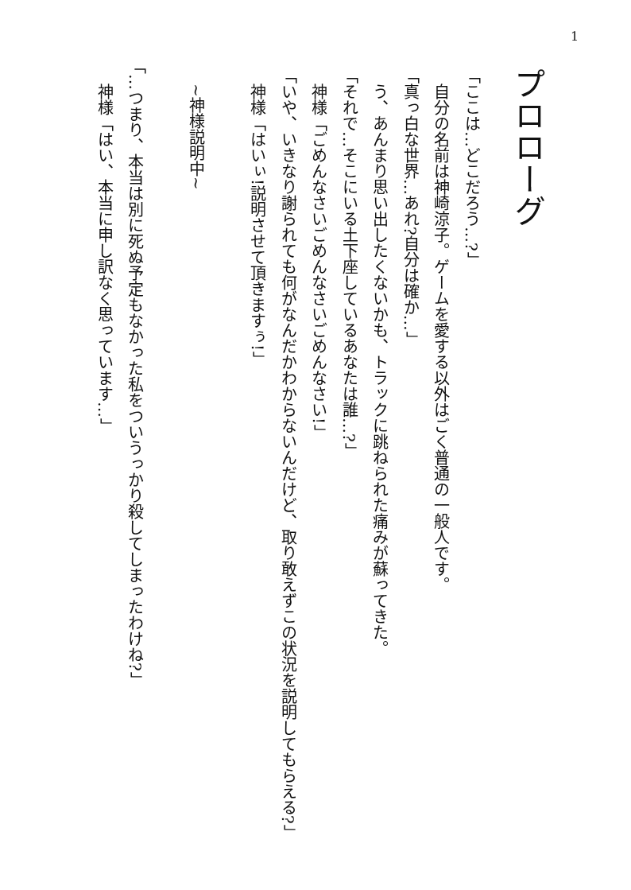1
プロローグ
「ここは…どこだろう…?」
　自分の名前は神崎涼子。ゲームを愛する以外はごく普通の一般人です。
「真っ白な世界…あれ?自分は確か…」
　う、あんまり思い出したくないかも、トラックに跳ねられた痛みが蘇ってきた。
「それで…そこにいる土下座しているあなたは誰…?」
　神様「ごめんなさいごめんなさいごめんなさい!」
「いや、いきなり謝られても何がなんだかわからないんだけど、取り敢えずこの状況を説明してもらえる?」
　神様「はいぃ!説明させて頂きますぅ!」
　~神様説明中~
「…つまり、本当は別に死ぬ予定もなかった私をついうっかり殺してしまったわけね?」
　神様「はい、本当に申し訳なく思っています…」